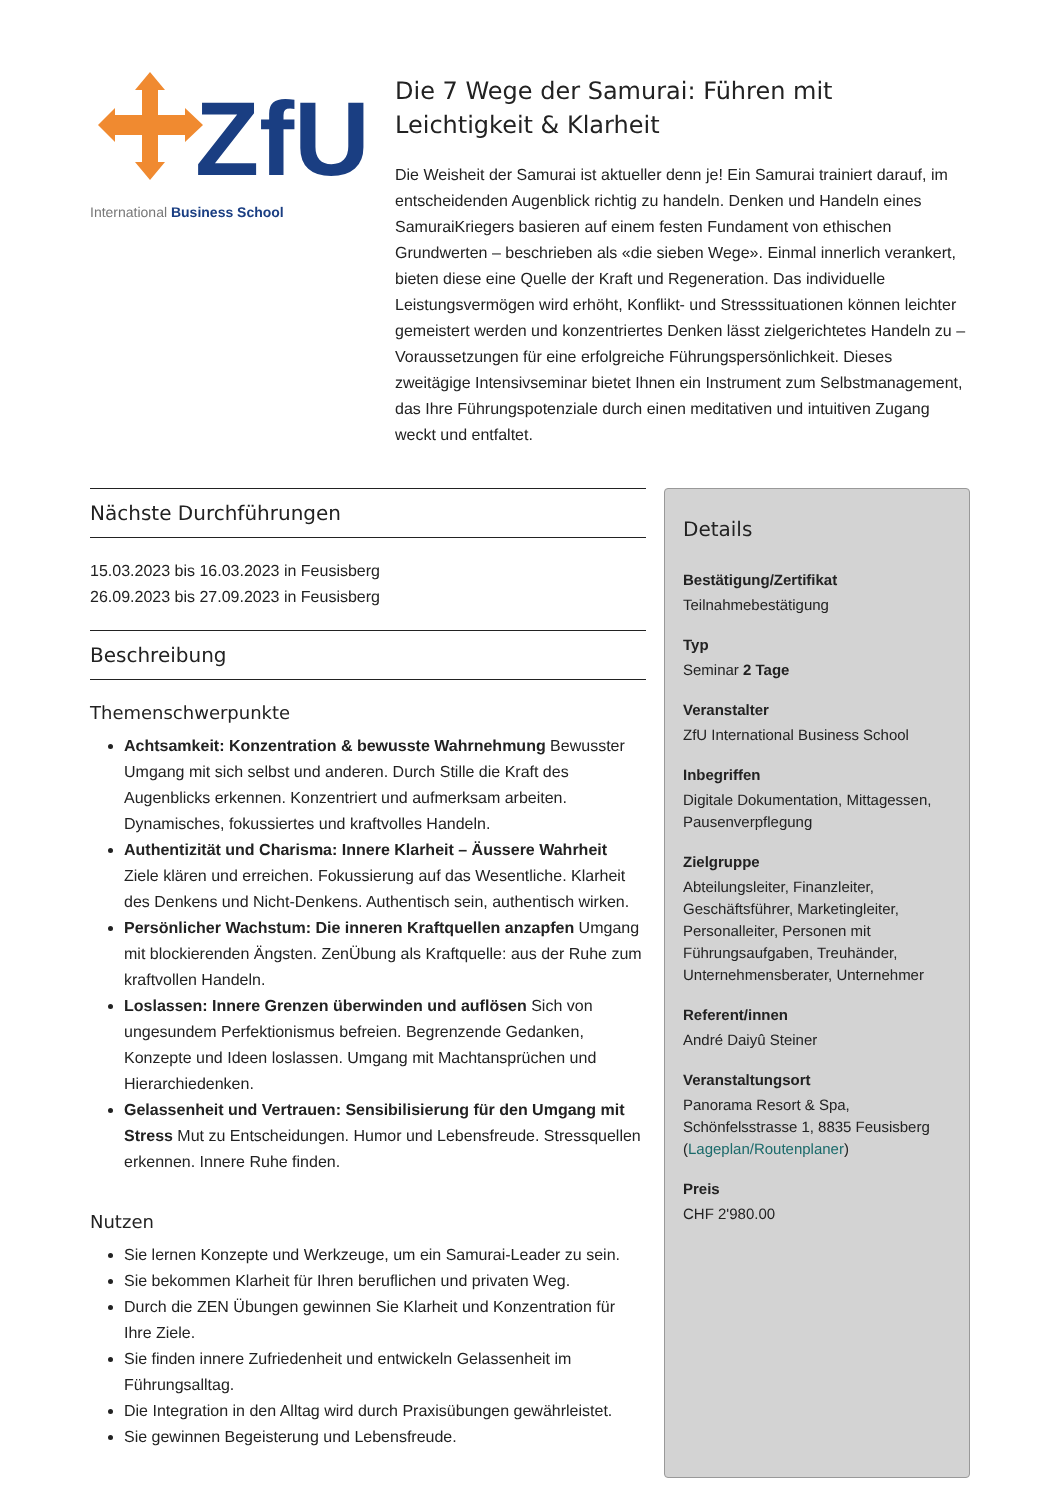ZfU
International Business School
Die 7 Wege der Samurai: Führen mit Leichtigkeit & Klarheit
Die Weisheit der Samurai ist aktueller denn je! Ein Samurai trainiert darauf, im entscheidenden Augenblick richtig zu handeln. Denken und Handeln eines SamuraiKriegers basieren auf einem festen Fundament von ethischen Grundwerten – beschrieben als «die sieben Wege». Einmal innerlich verankert, bieten diese eine Quelle der Kraft und Regeneration. Das individuelle Leistungsvermögen wird erhöht, Konflikt- und Stresssituationen können leichter gemeistert werden und konzentriertes Denken lässt zielgerichtetes Handeln zu – Voraussetzungen für eine erfolgreiche Führungspersönlichkeit. Dieses zweitägige Intensivseminar bietet Ihnen ein Instrument zum Selbstmanagement, das Ihre Führungspotenziale durch einen meditativen und intuitiven Zugang weckt und entfaltet.
Nächste Durchführungen
15.03.2023 bis 16.03.2023 in Feusisberg
26.09.2023 bis 27.09.2023 in Feusisberg
Beschreibung
Themenschwerpunkte
Achtsamkeit: Konzentration & bewusste Wahrnehmung Bewusster Umgang mit sich selbst und anderen. Durch Stille die Kraft des Augenblicks erkennen. Konzentriert und aufmerksam arbeiten. Dynamisches, fokussiertes und kraftvolles Handeln.
Authentizität und Charisma: Innere Klarheit – Äussere Wahrheit Ziele klären und erreichen. Fokussierung auf das Wesentliche. Klarheit des Denkens und Nicht-Denkens. Authentisch sein, authentisch wirken.
Persönlicher Wachstum: Die inneren Kraftquellen anzapfen Umgang mit blockierenden Ängsten. ZenÜbung als Kraftquelle: aus der Ruhe zum kraftvollen Handeln.
Loslassen: Innere Grenzen überwinden und auflösen Sich von ungesundem Perfektionismus befreien. Begrenzende Gedanken, Konzepte und Ideen loslassen. Umgang mit Machtansprüchen und Hierarchiedenken.
Gelassenheit und Vertrauen: Sensibilisierung für den Umgang mit Stress Mut zu Entscheidungen. Humor und Lebensfreude. Stressquellen erkennen. Innere Ruhe finden.
Nutzen
Sie lernen Konzepte und Werkzeuge, um ein Samurai-Leader zu sein.
Sie bekommen Klarheit für Ihren beruflichen und privaten Weg.
Durch die ZEN Übungen gewinnen Sie Klarheit und Konzentration für Ihre Ziele.
Sie finden innere Zufriedenheit und entwickeln Gelassenheit im Führungsalltag.
Die Integration in den Alltag wird durch Praxisübungen gewährleistet.
Sie gewinnen Begeisterung und Lebensfreude.
Details
Bestätigung/Zertifikat
Teilnahmebestätigung
Typ
Seminar 2 Tage
Veranstalter
ZfU International Business School
Inbegriffen
Digitale Dokumentation, Mittagessen, Pausenverpflegung
Zielgruppe
Abteilungsleiter, Finanzleiter, Geschäftsführer, Marketingleiter, Personalleiter, Personen mit Führungsaufgaben, Treuhänder, Unternehmensberater, Unternehmer
Referent/innen
André Daiyû Steiner
Veranstaltungsort
Panorama Resort & Spa, Schönfelsstrasse 1, 8835 Feusisberg (Lageplan/Routenplaner)
Preis
CHF 2'980.00